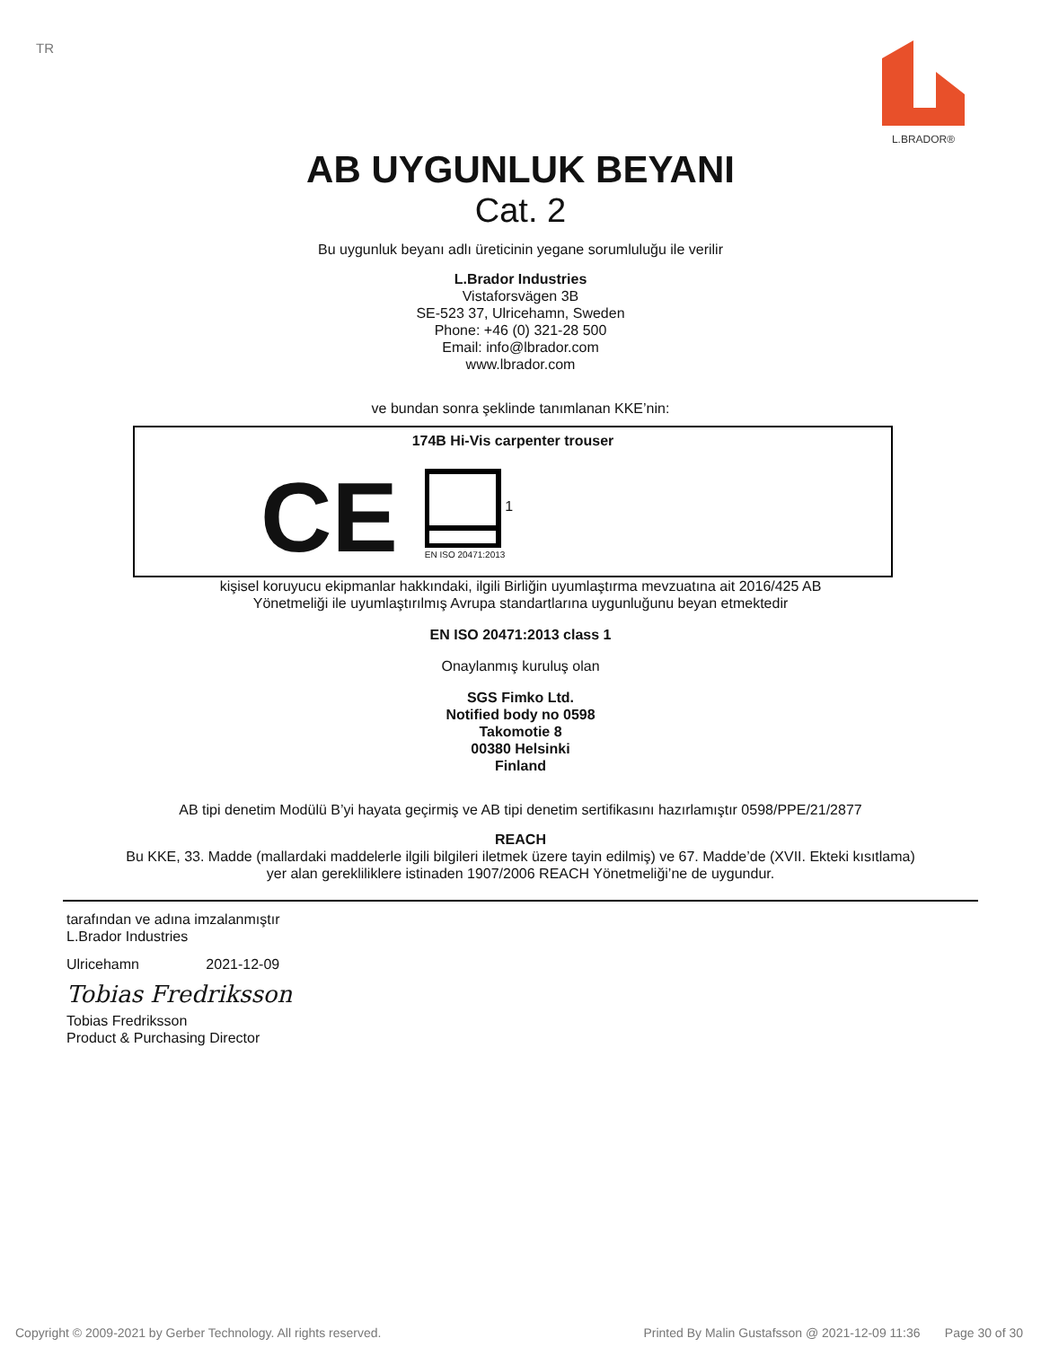TR
L.BRADOR®
AB UYGUNLUK BEYANI
Cat. 2
Bu uygunluk beyanı adlı üreticinin yegane sorumluluğu ile verilir
L.Brador Industries
Vistaforsvägen 3B
SE-523 37, Ulricehamn, Sweden
Phone: +46 (0) 321-28 500
Email: info@lbrador.com
www.lbrador.com
ve bundan sonra şeklinde tanımlanan KKE’nin:
174B Hi-Vis carpenter trouser
CE
EN ISO 20471:2013
1
kişisel koruyucu ekipmanlar hakkındaki, ilgili Birliğin uyumlaştırma mevzuatına ait 2016/425 AB
Yönetmeliği ile uyumlaştırılmış Avrupa standartlarına uygunluğunu beyan etmektedir
EN ISO 20471:2013 class 1
Onaylanmış kuruluş olan
SGS Fimko Ltd.
Notified body no 0598
Takomotie 8
00380 Helsinki
Finland
AB tipi denetim Modülü B’yi hayata geçirmiş ve AB tipi denetim sertifikasını hazırlamıştır 0598/PPE/21/2877
REACH
Bu KKE, 33. Madde (mallardaki maddelerle ilgili bilgileri iletmek üzere tayin edilmiş) ve 67. Madde’de (XVII. Ekteki kısıtlama)
yer alan gerekliliklere istinaden 1907/2006 REACH Yönetmeliği’ne de uygundur.
tarafından ve adına imzalanmıştır
L.Brador Industries
Ulricehamn 2021-12-09
Tobias Fredriksson
Tobias Fredriksson
Product & Purchasing Director
Copyright © 2009-2021 by Gerber Technology. All rights reserved. Printed By Malin Gustafsson @ 2021-12-09 11:36 Page 30 of 30